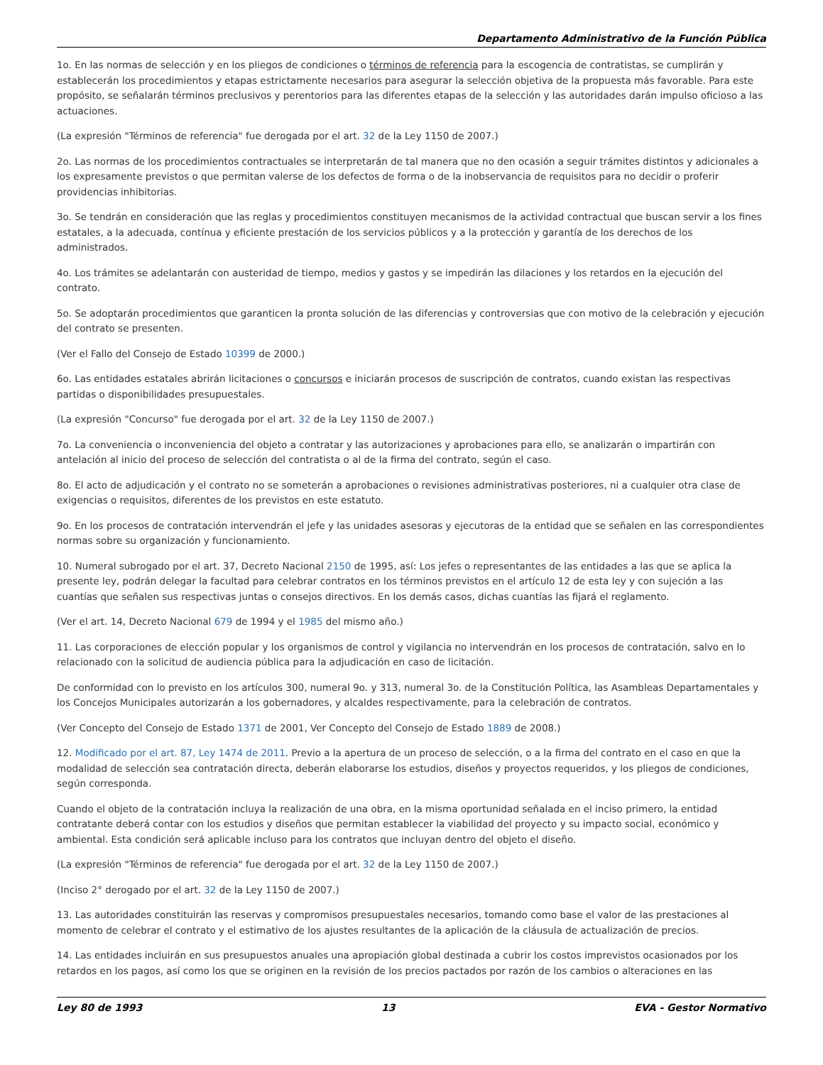Departamento Administrativo de la Función Pública
1o. En las normas de selección y en los pliegos de condiciones o términos de referencia para la escogencia de contratistas, se cumplirán y establecerán los procedimientos y etapas estrictamente necesarios para asegurar la selección objetiva de la propuesta más favorable. Para este propósito, se señalarán términos preclusivos y perentorios para las diferentes etapas de la selección y las autoridades darán impulso oficioso a las actuaciones.
(La expresión "Términos de referencia" fue derogada por el art. 32 de la Ley 1150 de 2007.)
2o. Las normas de los procedimientos contractuales se interpretarán de tal manera que no den ocasión a seguir trámites distintos y adicionales a los expresamente previstos o que permitan valerse de los defectos de forma o de la inobservancia de requisitos para no decidir o proferir providencias inhibitorias.
3o. Se tendrán en consideración que las reglas y procedimientos constituyen mecanismos de la actividad contractual que buscan servir a los fines estatales, a la adecuada, contínua y eficiente prestación de los servicios públicos y a la protección y garantía de los derechos de los administrados.
4o. Los trámites se adelantarán con austeridad de tiempo, medios y gastos y se impedirán las dilaciones y los retardos en la ejecución del contrato.
5o. Se adoptarán procedimientos que garanticen la pronta solución de las diferencias y controversias que con motivo de la celebración y ejecución del contrato se presenten.
(Ver el Fallo del Consejo de Estado 10399 de 2000.)
6o. Las entidades estatales abrirán licitaciones o concursos e iniciarán procesos de suscripción de contratos, cuando existan las respectivas partidas o disponibilidades presupuestales.
(La expresión "Concurso" fue derogada por el art. 32 de la Ley 1150 de 2007.)
7o. La conveniencia o inconveniencia del objeto a contratar y las autorizaciones y aprobaciones para ello, se analizarán o impartirán con antelación al inicio del proceso de selección del contratista o al de la firma del contrato, según el caso.
8o. El acto de adjudicación y el contrato no se someterán a aprobaciones o revisiones administrativas posteriores, ni a cualquier otra clase de exigencias o requisitos, diferentes de los previstos en este estatuto.
9o. En los procesos de contratación intervendrán el jefe y las unidades asesoras y ejecutoras de la entidad que se señalen en las correspondientes normas sobre su organización y funcionamiento.
10. Numeral subrogado por el art. 37, Decreto Nacional 2150 de 1995, así: Los jefes o representantes de las entidades a las que se aplica la presente ley, podrán delegar la facultad para celebrar contratos en los términos previstos en el artículo 12 de esta ley y con sujeción a las cuantías que señalen sus respectivas juntas o consejos directivos. En los demás casos, dichas cuantías las fijará el reglamento.
(Ver el art. 14, Decreto Nacional 679 de 1994 y el 1985 del mismo año.)
11. Las corporaciones de elección popular y los organismos de control y vigilancia no intervendrán en los procesos de contratación, salvo en lo relacionado con la solicitud de audiencia pública para la adjudicación en caso de licitación.
De conformidad con lo previsto en los artículos 300, numeral 9o. y 313, numeral 3o. de la Constitución Política, las Asambleas Departamentales y los Concejos Municipales autorizarán a los gobernadores, y alcaldes respectivamente, para la celebración de contratos.
(Ver Concepto del Consejo de Estado 1371 de 2001, Ver Concepto del Consejo de Estado 1889 de 2008.)
12. Modificado por el art. 87, Ley 1474 de 2011. Previo a la apertura de un proceso de selección, o a la firma del contrato en el caso en que la modalidad de selección sea contratación directa, deberán elaborarse los estudios, diseños y proyectos requeridos, y los pliegos de condiciones, según corresponda.
Cuando el objeto de la contratación incluya la realización de una obra, en la misma oportunidad señalada en el inciso primero, la entidad contratante deberá contar con los estudios y diseños que permitan establecer la viabilidad del proyecto y su impacto social, económico y ambiental. Esta condición será aplicable incluso para los contratos que incluyan dentro del objeto el diseño.
(La expresión "Términos de referencia" fue derogada por el art. 32 de la Ley 1150 de 2007.)
(Inciso 2° derogado por el art. 32 de la Ley 1150 de 2007.)
13. Las autoridades constituirán las reservas y compromisos presupuestales necesarios, tomando como base el valor de las prestaciones al momento de celebrar el contrato y el estimativo de los ajustes resultantes de la aplicación de la cláusula de actualización de precios.
14. Las entidades incluirán en sus presupuestos anuales una apropiación global destinada a cubrir los costos imprevistos ocasionados por los retardos en los pagos, así como los que se originen en la revisión de los precios pactados por razón de los cambios o alteraciones en las
Ley 80 de 1993 13 EVA - Gestor Normativo